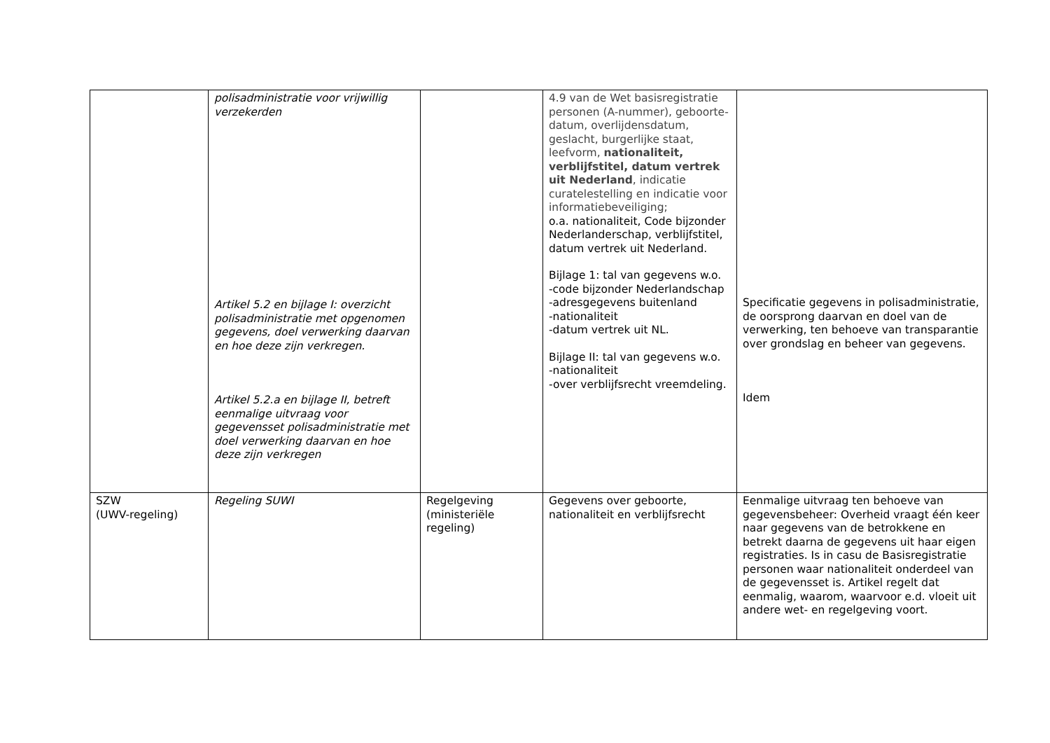| | polisadministratie voor vrijwillig verzekerden Artikel 5.2 en bijlage I: overzicht polisadministratie met opgenomen gegevens, doel verwerking daarvan en hoe deze zijn verkregen. Artikel 5.2.a en bijlage II, betreft eenmalige uitvraag voor gegevensset polisadministratie met doel verwerking daarvan en hoe deze zijn verkregen | | 4.9 van de Wet basisregistratie personen (A-nummer), geboorte- datum, overlijdensdatum, geslacht, burgerlijke staat, leefvorm, nationaliteit, verblijfstitel, datum vertrek uit Nederland , indicatie curatelestelling en indicatie voor informatiebeveiliging; o.a. nationaliteit, Code bijzonder Nederlanderschap, verblijfstitel, datum vertrek uit Nederland. Bijlage 1: tal van gegevens w.o. -code bijzonder Nederlandschap -adresgegevens buitenland -nationaliteit -datum vertrek uit NL. Bijlage II: tal van gegevens w.o. -nationaliteit -over verblijfsrecht vreemdeling. | Specificatie gegevens in polisadministratie, de oorsprong daarvan en doel van de verwerking, ten behoeve van transparantie over grondslag en beheer van gegevens. Idem |
| SZW (UWV-regeling) | Regeling SUWI | Regelgeving (ministeriële regeling) | Gegevens over geboorte, nationaliteit en verblijfsrecht | Eenmalige uitvraag ten behoeve van gegevensbeheer: Overheid vraagt één keer naar gegevens van de betrokkene en betrekt daarna de gegevens uit haar eigen registraties. Is in casu de Basisregistratie personen waar nationaliteit onderdeel van de gegevensset is. Artikel regelt dat eenmalig, waarom, waarvoor e.d. vloeit uit andere wet- en regelgeving voort. |